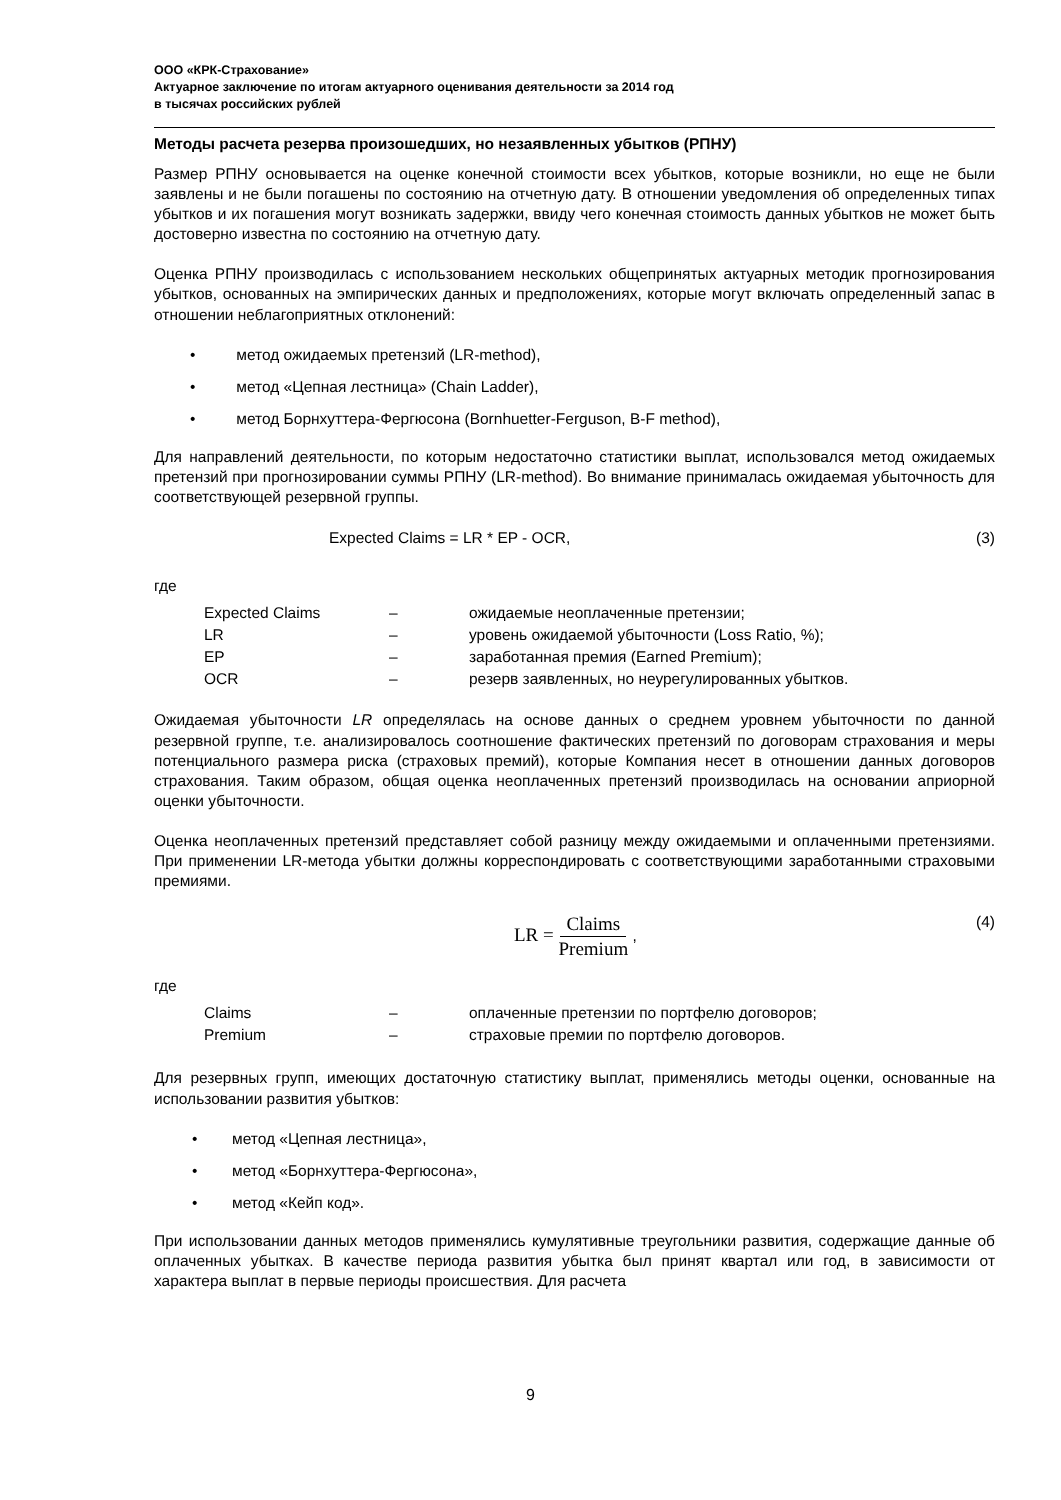ООО «КРК-Страхование»
Актуарное заключение по итогам актуарного оценивания деятельности за 2014 год
в тысячах российских рублей
Методы расчета резерва произошедших, но незаявленных убытков (РПНУ)
Размер РПНУ основывается на оценке конечной стоимости всех убытков, которые возникли, но еще не были заявлены и не были погашены по состоянию на отчетную дату. В отношении уведомления об определенных типах убытков и их погашения могут возникать задержки, ввиду чего конечная стоимость данных убытков не может быть достоверно известна по состоянию на отчетную дату.
Оценка РПНУ производилась с использованием нескольких общепринятых актуарных методик прогнозирования убытков, основанных на эмпирических данных и предположениях, которые могут включать определенный запас в отношении неблагоприятных отклонений:
• метод ожидаемых претензий (LR-method),
• метод «Цепная лестница» (Chain Ladder),
• метод Борнхуттера-Фергюсона (Bornhuetter-Ferguson, B-F method),
Для направлений деятельности, по которым недостаточно статистики выплат, использовался метод ожидаемых претензий при прогнозировании суммы РПНУ (LR-method). Во внимание принималась ожидаемая убыточность для соответствующей резервной группы.
Expected Claims = LR * EP - OCR,
(3)
где
| Expected Claims | – | ожидаемые неоплаченные претензии; |
| LR | – | уровень ожидаемой убыточности (Loss Ratio, %); |
| EP | – | заработанная премия (Earned Premium); |
| OCR | – | резерв заявленных, но неурегулированных убытков. |
Ожидаемая убыточности LR определялась на основе данных о среднем уровнем убыточности по данной резервной группе, т.е. анализировалось соотношение фактических претензий по договорам страхования и меры потенциального размера риска (страховых премий), которые Компания несет в отношении данных договоров страхования. Таким образом, общая оценка неоплаченных претензий производилась на основании априорной оценки убыточности.
Оценка неоплаченных претензий представляет собой разницу между ожидаемыми и оплаченными претензиями. При применении LR-метода убытки должны корреспондировать с соответствующими заработанными страховыми премиями.
LR = Claims Premium , (4)
где
| Claims | – | оплаченные претензии по портфелю договоров; |
| Premium | – | страховые премии по портфелю договоров. |
Для резервных групп, имеющих достаточную статистику выплат, применялись методы оценки, основанные на использовании развития убытков:
• метод «Цепная лестница»,
• метод «Борнхуттера-Фергюсона»,
• метод «Кейп код».
При использовании данных методов применялись кумулятивные треугольники развития, содержащие данные об оплаченных убытках. В качестве периода развития убытка был принят квартал или год, в зависимости от характера выплат в первые периоды происшествия. Для расчета
9